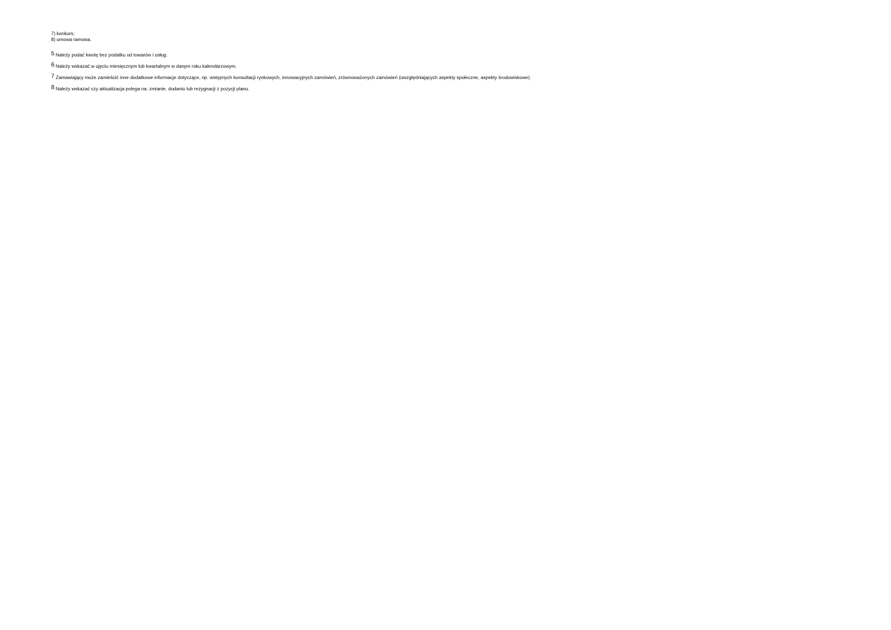7) konkurs;
8) umowa ramowa.
<sup>5</sup> Należy podać kwotę bez podatku od towarów i usług.
<sup>6</sup> Należy wskazać w ujęciu miesięcznym lub kwartalnym w danym roku kalendarzowym.
<sup>7</sup> Zamawiający może zamieścić inne dodatkowe informacje dotyczące, np. wstępnych konsultacji rynkowych, innowacyjnych zamówień, zrównoważonych zamówień (uwzględniających aspekty społeczne, aspekty środowiskowe).
<sup>8</sup> Należy wskazać czy aktualizacja polega na: zmianie, dodaniu lub rezygnacji z pozycji planu.